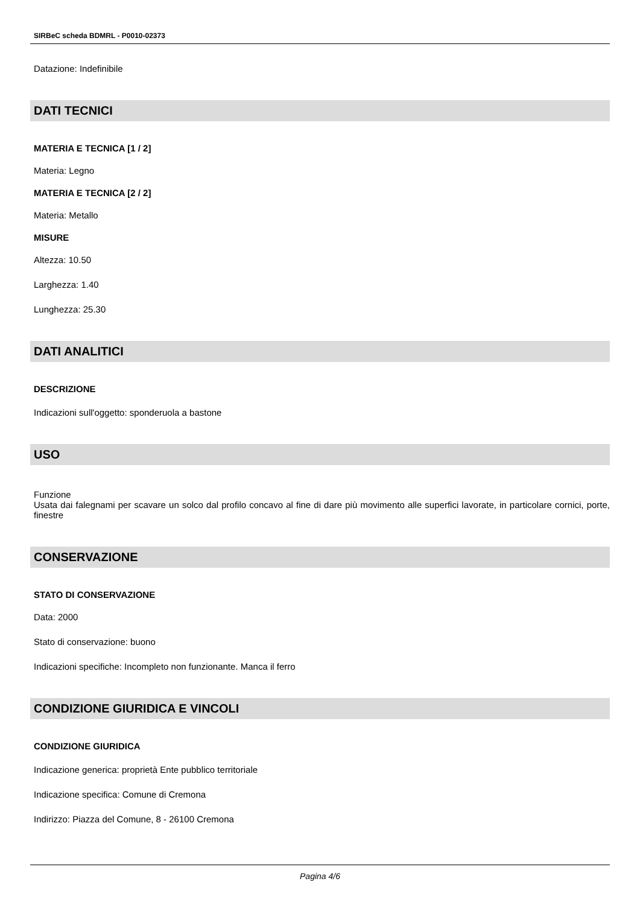SIRBeC scheda BDMRL - P0010-02373
Datazione: Indefinibile
DATI TECNICI
MATERIA E TECNICA [1 / 2]
Materia: Legno
MATERIA E TECNICA [2 / 2]
Materia: Metallo
MISURE
Altezza: 10.50
Larghezza: 1.40
Lunghezza: 25.30
DATI ANALITICI
DESCRIZIONE
Indicazioni sull'oggetto: sponderuola a bastone
USO
Funzione
Usata dai falegnami per scavare un solco dal profilo concavo al fine di dare più movimento alle superfici lavorate, in particolare cornici, porte, finestre
CONSERVAZIONE
STATO DI CONSERVAZIONE
Data: 2000
Stato di conservazione: buono
Indicazioni specifiche: Incompleto non funzionante. Manca il ferro
CONDIZIONE GIURIDICA E VINCOLI
CONDIZIONE GIURIDICA
Indicazione generica: proprietà Ente pubblico territoriale
Indicazione specifica: Comune di Cremona
Indirizzo: Piazza del Comune, 8 - 26100 Cremona
Pagina 4/6